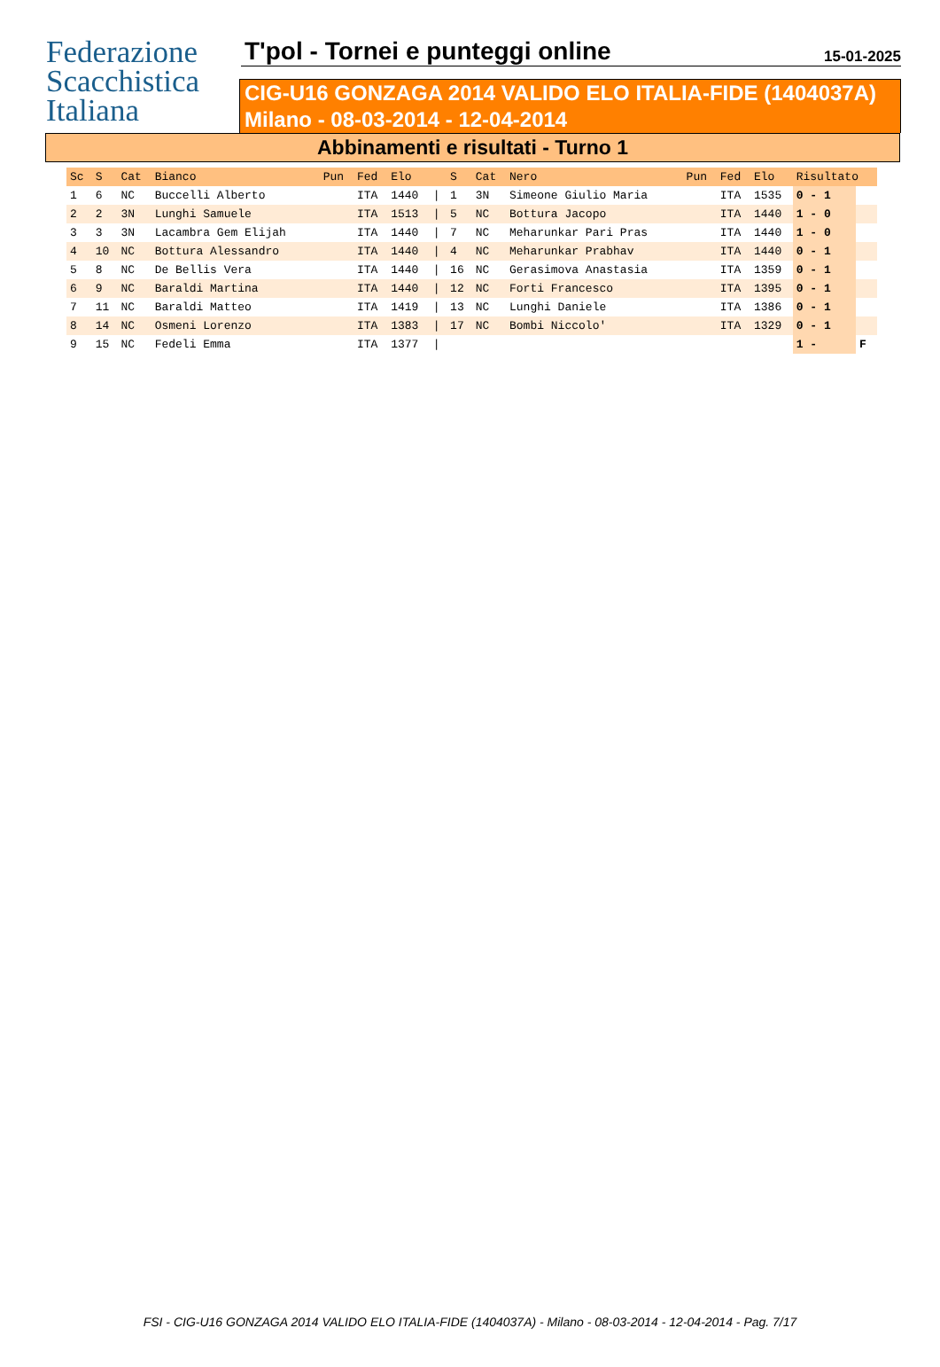Federazione
Scacchistica
Italiana
T'pol - Tornei e punteggi online
15-01-2025
CIG-U16 GONZAGA 2014 VALIDO ELO ITALIA-FIDE (1404037A)
Milano - 08-03-2014 - 12-04-2014
Abbinamenti e risultati - Turno 1
| Sc | S | Cat | Bianco | Pun | Fed | Elo | | S | Cat | Nero | Pun | Fed | Elo | Risultato | |
| --- | --- | --- | --- | --- | --- | --- | --- | --- | --- | --- | --- | --- | --- | --- | --- |
| 1 | 6 | NC | Buccelli Alberto | | ITA | 1440 | / | 1 | 3N | Simeone Giulio Maria | | ITA | 1535 | 0 - 1 | |
| 2 | 2 | 3N | Lunghi Samuele | | ITA | 1513 | / | 5 | NC | Bottura Jacopo | | ITA | 1440 | 1 - 0 | |
| 3 | 3 | 3N | Lacambra Gem Elijah | | ITA | 1440 | / | 7 | NC | Meharunkar Pari Pras | | ITA | 1440 | 1 - 0 | |
| 4 | 10 | NC | Bottura Alessandro | | ITA | 1440 | / | 4 | NC | Meharunkar Prabhav | | ITA | 1440 | 0 - 1 | |
| 5 | 8 | NC | De Bellis Vera | | ITA | 1440 | / | 16 | NC | Gerasimova Anastasia | | ITA | 1359 | 0 - 1 | |
| 6 | 9 | NC | Baraldi Martina | | ITA | 1440 | / | 12 | NC | Forti Francesco | | ITA | 1395 | 0 - 1 | |
| 7 | 11 | NC | Baraldi Matteo | | ITA | 1419 | / | 13 | NC | Lunghi Daniele | | ITA | 1386 | 0 - 1 | |
| 8 | 14 | NC | Osmeni Lorenzo | | ITA | 1383 | / | 17 | NC | Bombi Niccolo' | | ITA | 1329 | 0 - 1 | |
| 9 | 15 | NC | Fedeli Emma | | ITA | 1377 | / | | | | | | | 1 - | F |
FSI - CIG-U16 GONZAGA 2014 VALIDO ELO ITALIA-FIDE (1404037A) - Milano - 08-03-2014 - 12-04-2014 - Pag. 7/17